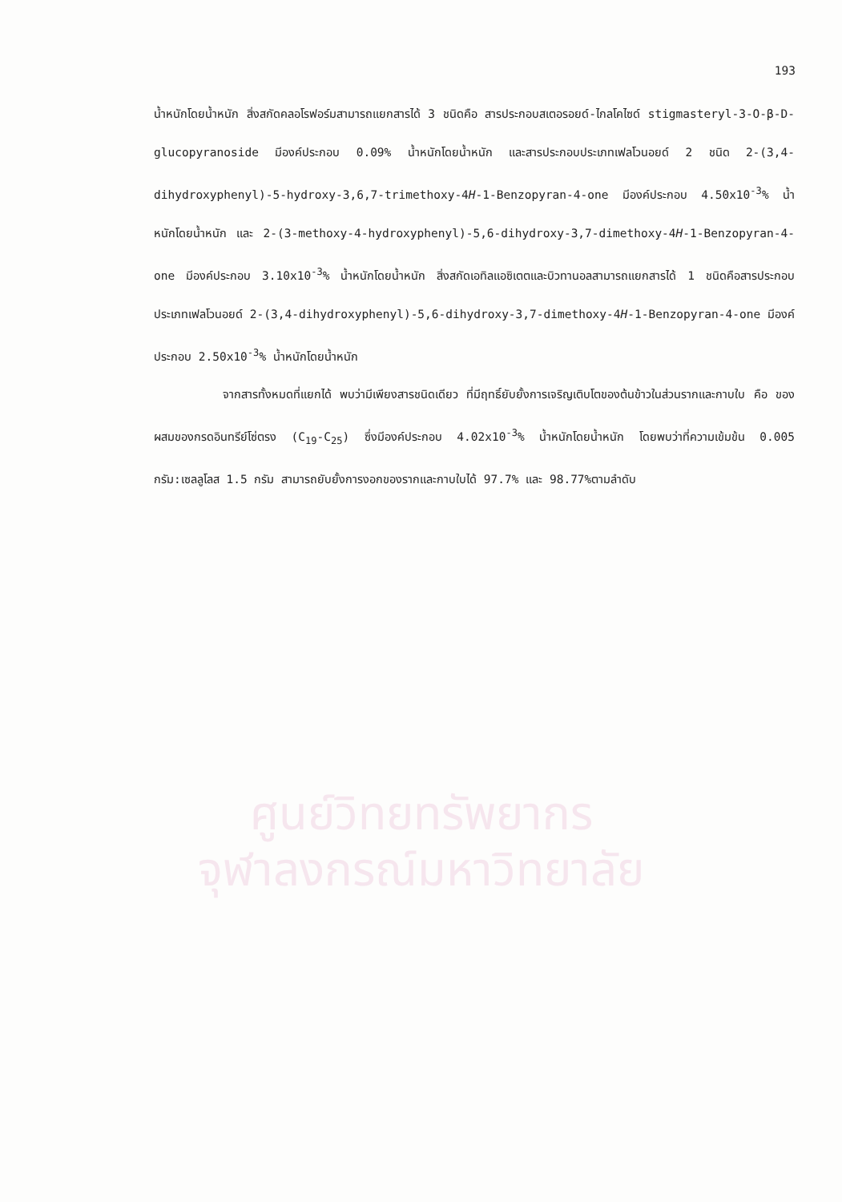ศูนย์วิทยทรัพยากร
จุฬาลงกรณ์มหาวิทยาลัย
193
น้ำหนักโดยน้ำหนัก สิ่งสกัดคลอโรฟอร์มสามารถแยกสารได้ 3 ชนิดคือ สารประกอบสเตอรอยด์-ไกลโคไซด์ stigmasteryl-3-O-β-D-glucopyranoside มีองค์ประกอบ 0.09% น้ำหนักโดยน้ำหนัก และสารประกอบประเภทเฟลโวนอยด์ 2 ชนิด 2-(3,4-dihydroxyphenyl)-5-hydroxy-3,6,7-trimethoxy-4H-1-Benzopyran-4-one มีองค์ประกอบ 4.50x10<sup>-3</sup>% น้ำหนักโดยน้ำหนัก และ 2-(3-methoxy-4-hydroxyphenyl)-5,6-dihydroxy-3,7-dimethoxy-4H-1-Benzopyran-4-one มีองค์ประกอบ 3.10x10<sup>-3</sup>% น้ำหนักโดยน้ำหนัก สิ่งสกัดเอทิลแอซิเตตและบิวทานอลสามารถแยกสารได้ 1 ชนิดคือสารประกอบประเภทเฟลโวนอยด์ 2-(3,4-dihydroxyphenyl)-5,6-dihydroxy-3,7-dimethoxy-4H-1-Benzopyran-4-one มีองค์ประกอบ 2.50x10<sup>-3</sup>% น้ำหนักโดยน้ำหนัก
จากสารทั้งหมดที่แยกได้ พบว่ามีเพียงสารชนิดเดียว ที่มีฤทธิ์ยับยั้งการเจริญเติบโตของต้นข้าวในส่วนรากและกาบใบ คือ ของผสมของกรดอินทรีย์โซ่ตรง (C<sub>19</sub>-C<sub>25</sub>) ซึ่งมีองค์ประกอบ 4.02x10<sup>-3</sup>% น้ำหนักโดยน้ำหนัก โดยพบว่าที่ความเข้มข้น 0.005 กรัม:เซลลูโลส 1.5 กรัม สามารถยับยั้งการงอกของรากและกาบใบได้ 97.7% และ 98.77%ตามลำดับ